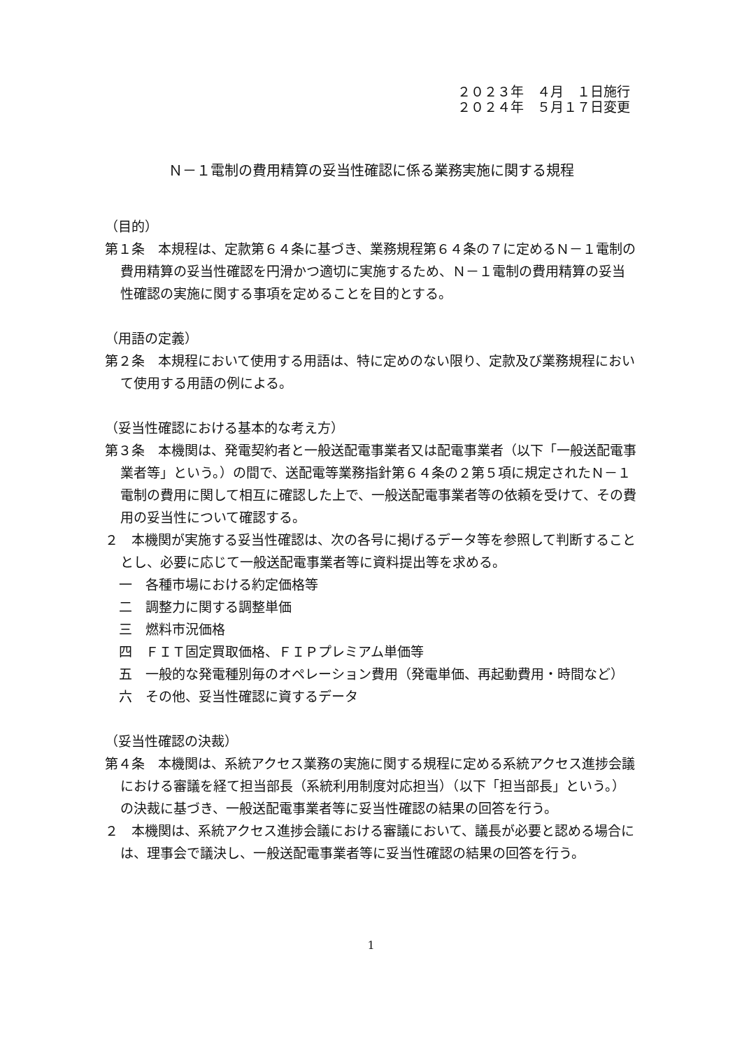２０２３年　４月　１日施行
２０２４年　５月１７日変更
Ｎ－１電制の費用精算の妥当性確認に係る業務実施に関する規程
（目的）
第１条　本規程は、定款第６４条に基づき、業務規程第６４条の７に定めるＮ－１電制の費用精算の妥当性確認を円滑かつ適切に実施するため、Ｎ－１電制の費用精算の妥当性確認の実施に関する事項を定めることを目的とする。
（用語の定義）
第２条　本規程において使用する用語は、特に定めのない限り、定款及び業務規程において使用する用語の例による。
（妥当性確認における基本的な考え方）
第３条　本機関は、発電契約者と一般送配電事業者又は配電事業者（以下「一般送配電事業者等」という。）の間で、送配電等業務指針第６４条の２第５項に規定されたＮ－１電制の費用に関して相互に確認した上で、一般送配電事業者等の依頼を受けて、その費用の妥当性について確認する。
２　本機関が実施する妥当性確認は、次の各号に掲げるデータ等を参照して判断することとし、必要に応じて一般送配電事業者等に資料提出等を求める。
一　各種市場における約定価格等
二　調整力に関する調整単価
三　燃料市況価格
四　ＦＩＴ固定買取価格、ＦＩＰプレミアム単価等
五　一般的な発電種別毎のオペレーション費用（発電単価、再起動費用・時間など）
六　その他、妥当性確認に資するデータ
（妥当性確認の決裁）
第４条　本機関は、系統アクセス業務の実施に関する規程に定める系統アクセス進捗会議における審議を経て担当部長（系統利用制度対応担当）（以下「担当部長」という。）の決裁に基づき、一般送配電事業者等に妥当性確認の結果の回答を行う。
２　本機関は、系統アクセス進捗会議における審議において、議長が必要と認める場合には、理事会で議決し、一般送配電事業者等に妥当性確認の結果の回答を行う。
1